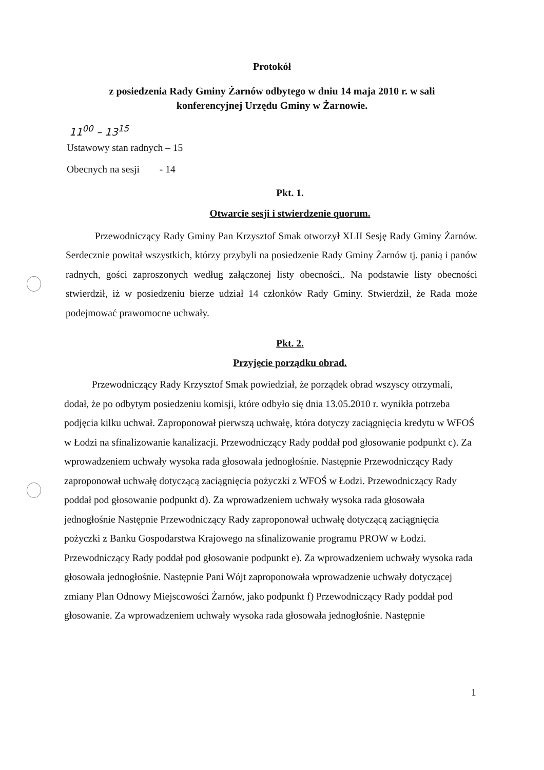Protokół
z posiedzenia Rady Gminy Żarnów odbytego w dniu 14 maja 2010 r. w sali
konferencyjnej Urzędu Gminy w Żarnowie.
11<sup>00</sup> – 13<sup>15</sup>
Ustawowy stan radnych – 15
Obecnych na sesji - 14
Pkt. 1.
Otwarcie sesji i stwierdzenie quorum.
Przewodniczący Rady Gminy Pan Krzysztof Smak otworzył XLII Sesję Rady Gminy Żarnów. Serdecznie powitał wszystkich, którzy przybyli na posiedzenie Rady Gminy Żarnów tj. panią i panów radnych, gości zaproszonych według załączonej listy obecności,. Na podstawie listy obecności stwierdził, iż w posiedzeniu bierze udział 14 członków Rady Gminy. Stwierdził, że Rada może podejmować prawomocne uchwały.
Pkt. 2.
Przyjęcie porządku obrad.
Przewodniczący Rady Krzysztof Smak powiedział, że porządek obrad wszyscy otrzymali, dodał, że po odbytym posiedzeniu komisji, które odbyło się dnia 13.05.2010 r. wynikła potrzeba podjęcia kilku uchwał. Zaproponował pierwszą uchwałę, która dotyczy zaciągnięcia kredytu w WFOŚ w Łodzi na sfinalizowanie kanalizacji. Przewodniczący Rady poddał pod głosowanie podpunkt c). Za wprowadzeniem uchwały wysoka rada głosowała jednogłośnie. Następnie Przewodniczący Rady zaproponował uchwałę dotyczącą zaciągnięcia pożyczki z WFOŚ w Łodzi. Przewodniczący Rady poddał pod głosowanie podpunkt d). Za wprowadzeniem uchwały wysoka rada głosowała jednogłośnie Następnie Przewodniczący Rady zaproponował uchwałę dotyczącą zaciągnięcia pożyczki z Banku Gospodarstwa Krajowego na sfinalizowanie programu PROW w Łodzi. Przewodniczący Rady poddał pod głosowanie podpunkt e). Za wprowadzeniem uchwały wysoka rada głosowała jednogłośnie. Następnie Pani Wójt zaproponowała wprowadzenie uchwały dotyczącej zmiany Plan Odnowy Miejscowości Żarnów, jako podpunkt f) Przewodniczący Rady poddał pod głosowanie. Za wprowadzeniem uchwały wysoka rada głosowała jednogłośnie. Następnie
1